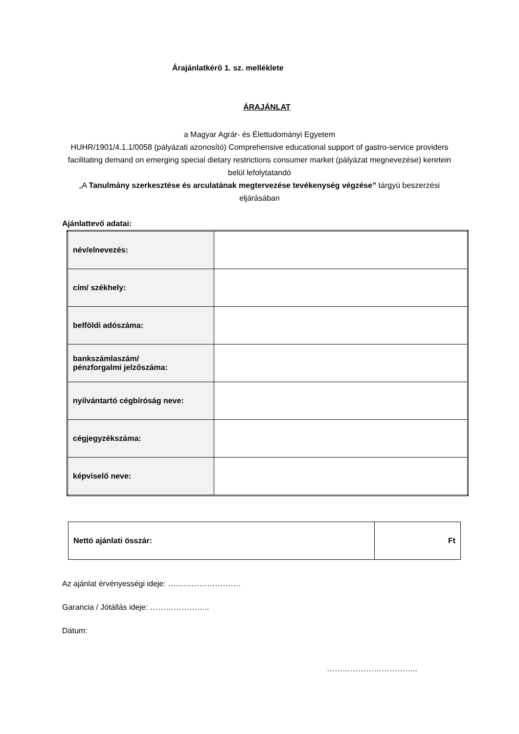Árajánlatkérő 1. sz. melléklete
ÁRAJÁNLAT
a Magyar Agrár- és Élettudományi Egyetem
HUHR/1901/4.1.1/0058 (pályázati azonosító) Comprehensive educational support of gastro-service providers facilitating demand on emerging special dietary restrictions consumer market (pályázat megnevezése) keretein belül lefolytatandó
„A Tanulmány szerkesztése és arculatának megtervezése tevékenység végzése” tárgyú beszerzési eljárásában
Ajánlattevő adatai:
| név/elnevezés: | |
| cím/ székhely: | |
| belföldi adószáma: | |
| bankszámlaszám/ pénzforgalmi jelzőszáma: | |
| nyilvántartó cégbíróság neve: | |
| cégjegyzékszáma: | |
| képviselő neve: | |
| Nettó ajánlati összár: | Ft |
Az ajánlat érvényességi ideje: ……………………….
Garancia / Jótállás ideje: …………………..
Dátum:
……………………………..